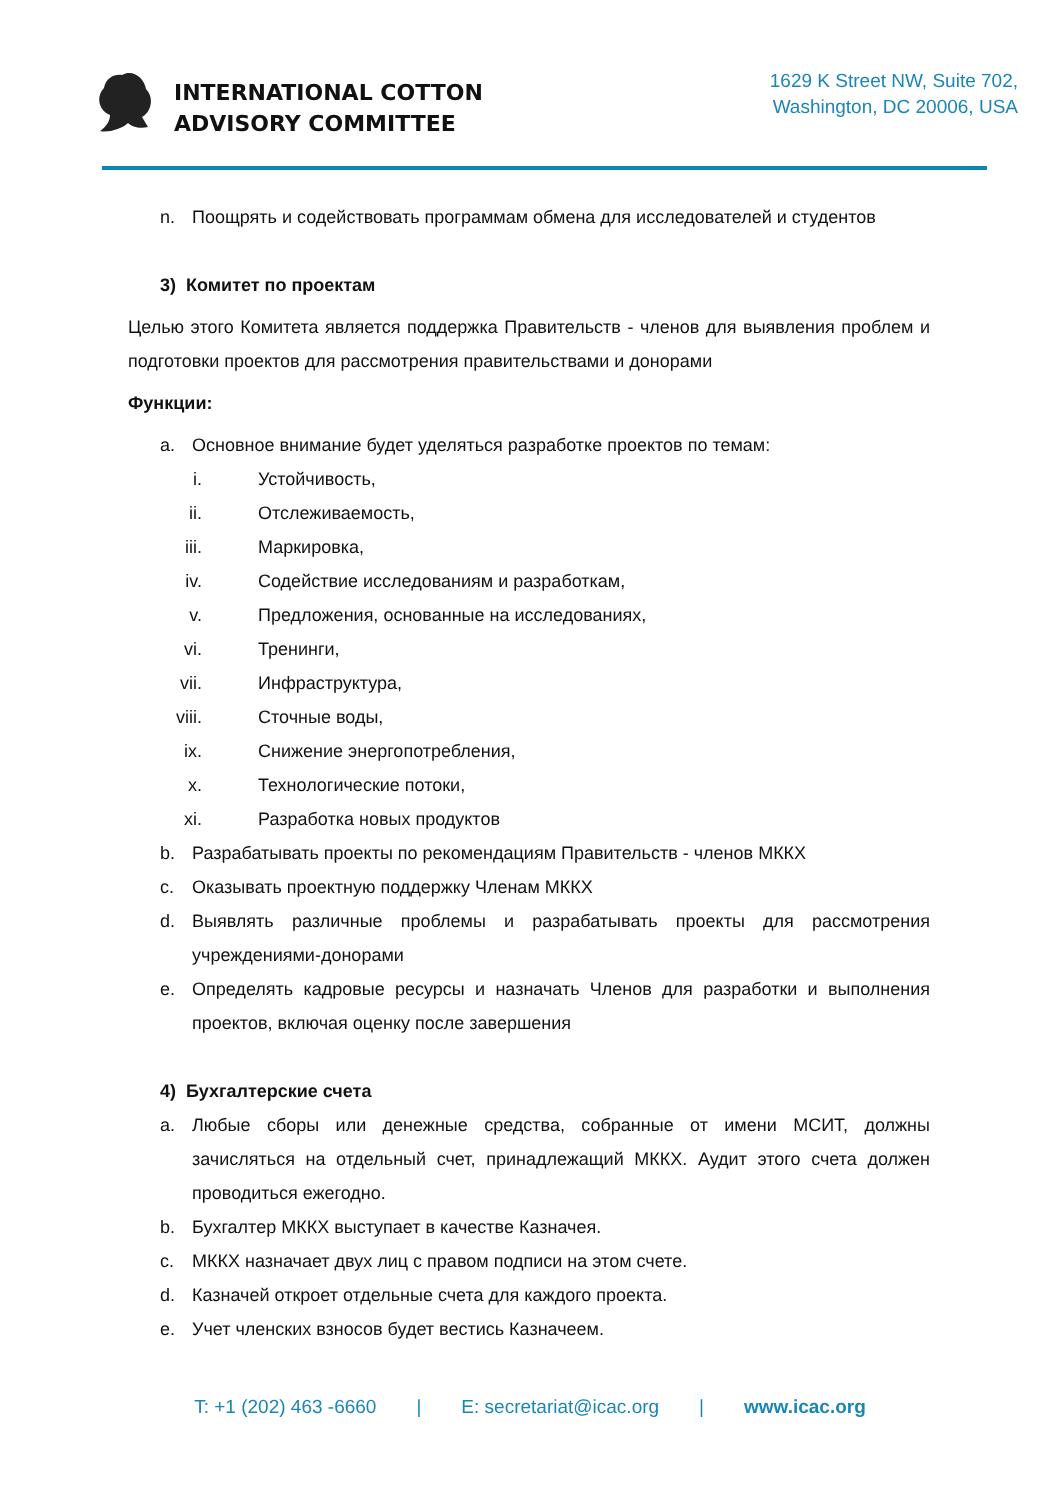INTERNATIONAL COTTON
ADVISORY COMMITTEE
1629 K Street NW, Suite 702,
Washington, DC 20006, USA
n. Поощрять и содействовать программам обмена для исследователей и студентов
3) Комитет по проектам
Целью этого Комитета является поддержка Правительств - членов для выявления проблем и подготовки проектов для рассмотрения правительствами и донорами
Функции:
a. Основное внимание будет уделяться разработке проектов по темам:
i. Устойчивость,
ii. Отслеживаемость,
iii. Маркировка,
iv. Содействие исследованиям и разработкам,
v. Предложения, основанные на исследованиях,
vi. Тренинги,
vii. Инфраструктура,
viii. Сточные воды,
ix. Снижение энергопотребления,
x. Технологические потоки,
xi. Разработка новых продуктов
b. Разрабатывать проекты по рекомендациям Правительств - членов МККХ
c. Оказывать проектную поддержку Членам МККХ
d. Выявлять различные проблемы и разрабатывать проекты для рассмотрения учреждениями-донорами
e. Определять кадровые ресурсы и назначать Членов для разработки и выполнения проектов, включая оценку после завершения
4) Бухгалтерские счета
a. Любые сборы или денежные средства, собранные от имени МСИТ, должны зачисляться на отдельный счет, принадлежащий МККХ. Аудит этого счета должен проводиться ежегодно.
b. Бухгалтер МККХ выступает в качестве Казначея.
c. МККХ назначает двух лиц с правом подписи на этом счете.
d. Казначей откроет отдельные счета для каждого проекта.
e. Учет членских взносов будет вестись Казначеем.
T: +1 (202) 463 -6660 | E: secretariat@icac.org | www.icac.org